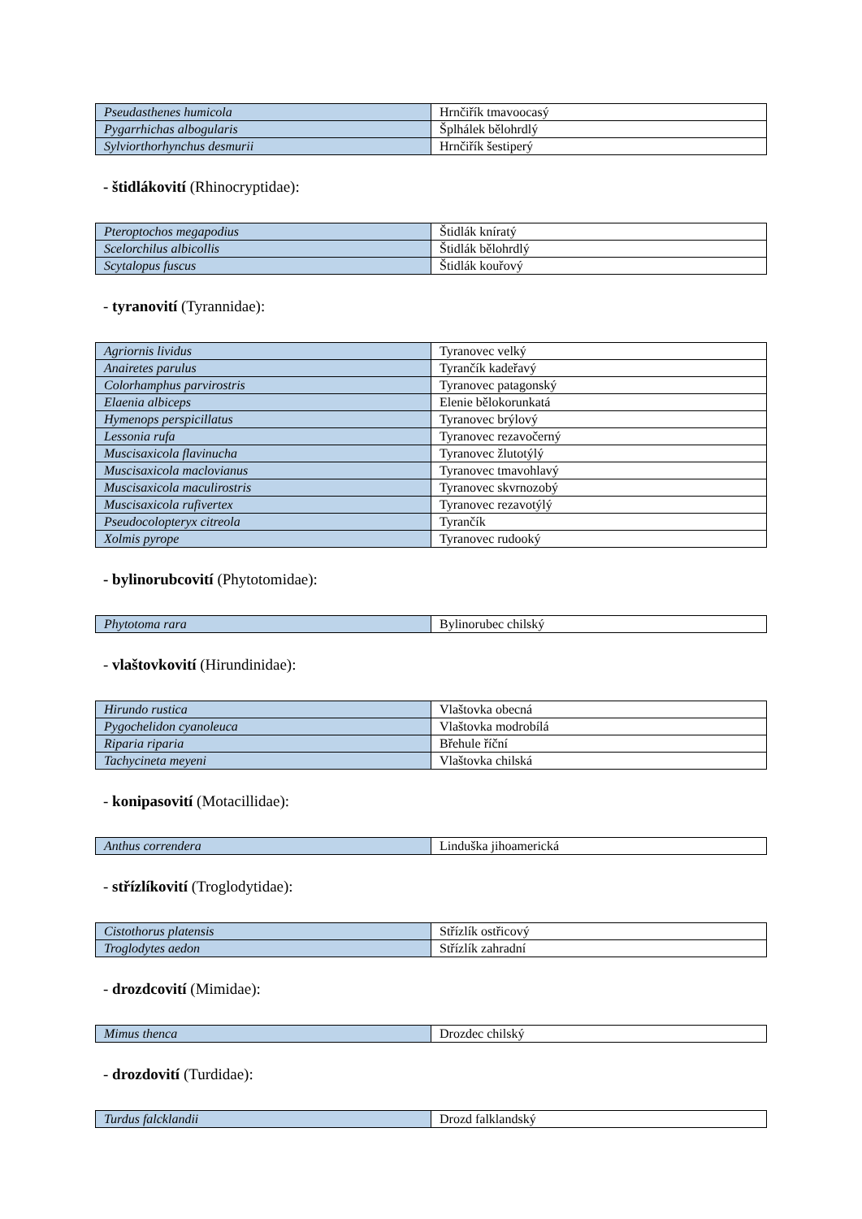| Pseudasthenes humicola | Hrnčiřík tmavoocasý |
| Pygarrhichas albogularis | Šplhálek bělohrdlý |
| Sylviorthorhynchus desmurii | Hrnčiřík šestiperý |
- štidlákovití (Rhinocryptidae):
| Pteroptochos megapodius | Štidlák kníratý |
| Scelorchilus albicollis | Štidlák bělohrdlý |
| Scytalopus fuscus | Štidlák kouřový |
- tyranovití (Tyrannidae):
| Agriornis lividus | Tyranovec velký |
| Anairetes parulus | Tyrančík kadeřavý |
| Colorhamphus parvirostris | Tyranovec patagonský |
| Elaenia albiceps | Elenie bělokorunkatá |
| Hymenops perspicillatus | Tyranovec brýlový |
| Lessonia rufa | Tyranovec rezavočerný |
| Muscisaxicola flavinucha | Tyranovec žlutotýlý |
| Muscisaxicola maclovianus | Tyranovec tmavohlavý |
| Muscisaxicola maculirostris | Tyranovec skvrnozobý |
| Muscisaxicola rufivertex | Tyranovec rezavotýlý |
| Pseudocolopteryx citreola | Tyrančík |
| Xolmis pyrope | Tyranovec rudooký |
- bylinorubcovití (Phytotomidae):
| Phytotoma rara | Bylinorubec chilský |
- vlaštovkovití (Hirundinidae):
| Hirundo rustica | Vlaštovka obecná |
| Pygochelidon cyanoleuca | Vlaštovka modrobílá |
| Riparia riparia | Břehule říční |
| Tachycineta meyeni | Vlaštovka chilská |
- konipasovití (Motacillidae):
| Anthus correndera | Linduška jihoamerická |
- střízlíkovití (Troglodytidae):
| Cistothorus platensis | Střízlík ostřicový |
| Troglodytes aedon | Střízlík zahradní |
- drozdcovití (Mimidae):
| Mimus thenca | Drozdec chilský |
- drozdovití (Turdidae):
| Turdus falcklandii | Drozd falklandský |